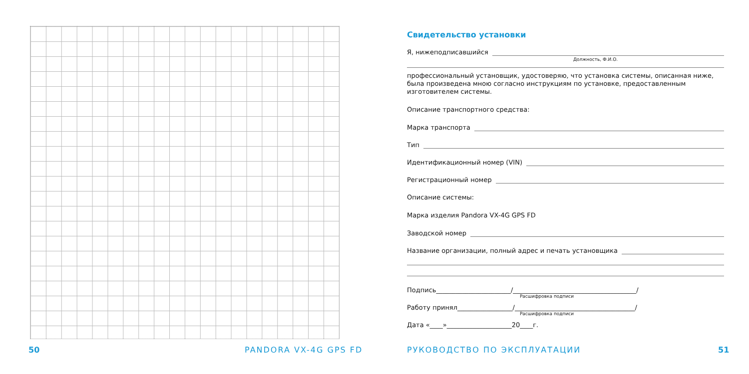Свидетельство установки
Я, нижеподписавшийся
Должность, Ф.И.О.
профессиональный установщик, удостоверяю, что установка системы, описанная ниже, была произведена мною согласно инструкциям по установке, предоставленным изготовителем системы.
Описание транспортного средства:
Марка транспорта
Тип
Идентификационный номер (VIN)
Регистрационный номер
Описание системы:
Марка изделия Pandora VX-4G GPS FD
Заводской номер
Название организации, полный адрес и печать установщика
Подпись_______________________/______________________________________/
Расшифровка подписи
Работу принял_________________/_____________________________________/
Расшифровка подписи
Дата «____»____________________20____г.
50 PANDORA VX-4G GPS FD РУКОВОДСТВО ПО ЭКСПЛУАТАЦИИ 51